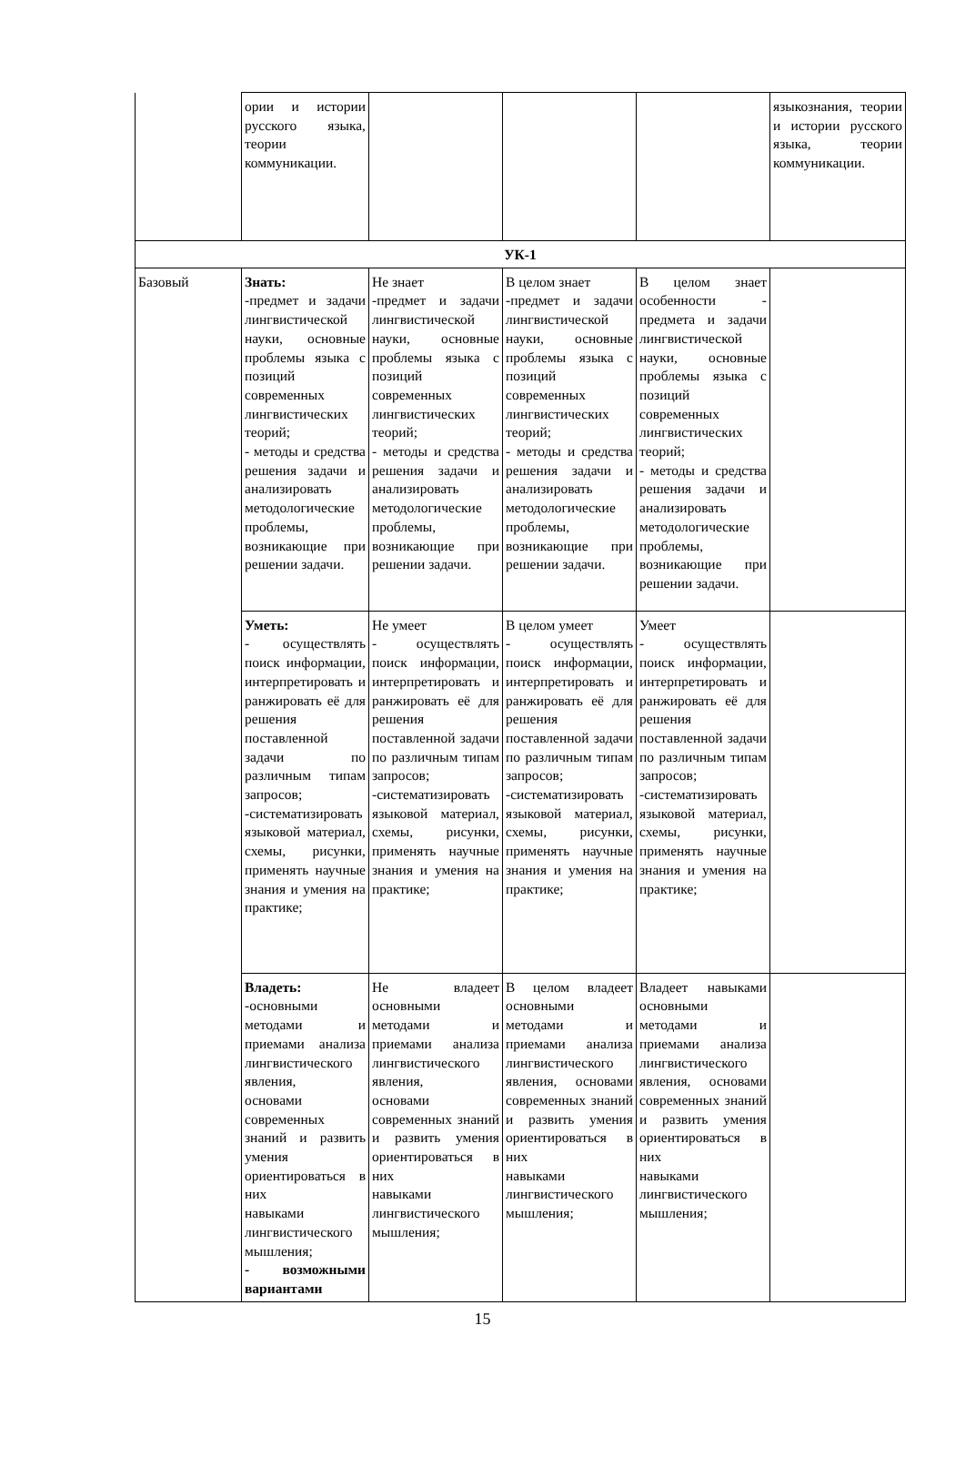| | ории и истории русского языка, теории коммуникации. | | | | языкознания, теории и истории русского языка, теории коммуникации. |
| УК-1 | | | | | |
| Базовый | Знать: -предмет и задачи лингвистической науки, основные проблемы языка с позиций современных лингвистических теорий; - методы и средства решения задачи и анализировать методологические проблемы, возникающие при решении задачи. | Не знает -предмет и задачи лингвистической науки, основные проблемы языка с позиций современных лингвистических теорий; - методы и средства решения задачи и анализировать методологические проблемы, возникающие при решении задачи. | В целом знает -предмет и задачи лингвистической науки, основные проблемы языка с позиций современных лингвистических теорий; - методы и средства решения задачи и анализировать методологические проблемы, возникающие при решении задачи. | В целом знает особенности - предмета и задачи лингвистической науки, основные проблемы языка с позиций современных лингвистических теорий; - методы и средства решения задачи и анализировать методологические проблемы, возникающие при решении задачи. | |
| | Уметь: - осуществлять поиск информации, интерпретировать и ранжировать её для решения поставленной задачи по различным типам запросов; -систематизировать языковой материал, схемы, рисунки, применять научные знания и умения на практике; | Не умеет - осуществлять поиск информации, интерпретировать и ранжировать её для решения поставленной задачи по различным типам запросов; -систематизировать языковой материал, схемы, рисунки, применять научные знания и умения на практике; | В целом умеет - осуществлять поиск информации, интерпретировать и ранжировать её для решения поставленной задачи по различным типам запросов; -систематизировать языковой материал, схемы, рисунки, применять научные знания и умения на практике; | Умеет - осуществлять поиск информации, интерпретировать и ранжировать её для решения поставленной задачи по различным типам запросов; -систематизировать языковой материал, схемы, рисунки, применять научные знания и умения на практике; | |
| | Владеть: -основными методами и приемами анализа лингвистического явления, основами современных знаний и развить умения ориентироваться в них навыками лингвистического мышления; - возможными вариантами | Не владеет основными методами и приемами анализа лингвистического явления, основами современных знаний и развить умения ориентироваться в них навыками лингвистического мышления; | В целом владеет основными методами и приемами анализа лингвистического явления, основами современных знаний и развить умения ориентироваться в них навыками лингвистического мышления; | Владеет навыками основными методами и приемами анализа лингвистического явления, основами современных знаний и развить умения ориентироваться в них навыками лингвистического мышления; | |
15